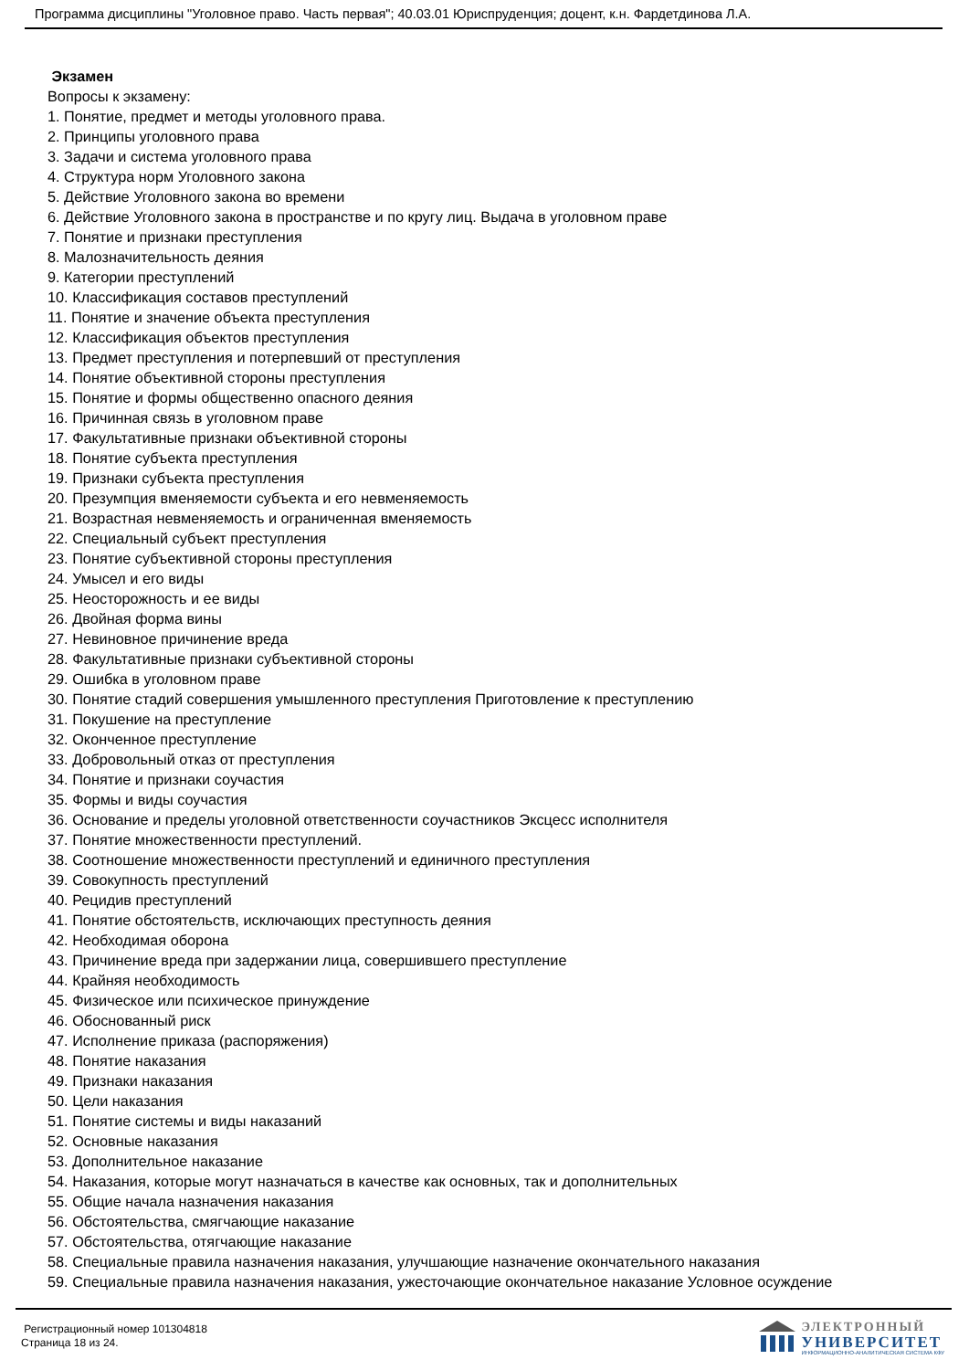Программа дисциплины "Уголовное право. Часть первая"; 40.03.01 Юриспруденция; доцент, к.н. Фардетдинова Л.А.
Экзамен
Вопросы к экзамену:
1. Понятие, предмет и методы уголовного права.
2. Принципы уголовного права
3. Задачи и система уголовного права
4. Структура норм Уголовного закона
5. Действие Уголовного закона во времени
6. Действие Уголовного закона в пространстве и по кругу лиц. Выдача в уголовном праве
7. Понятие и признаки преступления
8. Малозначительность деяния
9. Категории преступлений
10. Классификация составов преступлений
11. Понятие и значение объекта преступления
12. Классификация объектов преступления
13. Предмет преступления и потерпевший от преступления
14. Понятие объективной стороны преступления
15. Понятие и формы общественно опасного деяния
16. Причинная связь в уголовном праве
17. Факультативные признаки объективной стороны
18. Понятие субъекта преступления
19. Признаки субъекта преступления
20. Презумпция вменяемости субъекта и его невменяемость
21. Возрастная невменяемость и ограниченная вменяемость
22. Специальный субъект преступления
23. Понятие субъективной стороны преступления
24. Умысел и его виды
25. Неосторожность и ее виды
26. Двойная форма вины
27. Невиновное причинение вреда
28. Факультативные признаки субъективной стороны
29. Ошибка в уголовном праве
30. Понятие стадий совершения умышленного преступления Приготовление к преступлению
31. Покушение на преступление
32. Оконченное преступление
33. Добровольный отказ от преступления
34. Понятие и признаки соучастия
35. Формы и виды соучастия
36. Основание и пределы уголовной ответственности соучастников Эксцесс исполнителя
37. Понятие множественности преступлений.
38. Соотношение множественности преступлений и единичного преступления
39. Совокупность преступлений
40. Рецидив преступлений
41. Понятие обстоятельств, исключающих преступность деяния
42. Необходимая оборона
43. Причинение вреда при задержании лица, совершившего преступление
44. Крайняя необходимость
45. Физическое или психическое принуждение
46. Обоснованный риск
47. Исполнение приказа (распоряжения)
48. Понятие наказания
49. Признаки наказания
50. Цели наказания
51. Понятие системы и виды наказаний
52. Основные наказания
53. Дополнительное наказание
54. Наказания, которые могут назначаться в качестве как основных, так и дополнительных
55. Общие начала назначения наказания
56. Обстоятельства, смягчающие наказание
57. Обстоятельства, отягчающие наказание
58. Специальные правила назначения наказания, улучшающие назначение окончательного наказания
59. Специальные правила назначения наказания, ужесточающие окончательное наказание Условное осуждение
Регистрационный номер 101304818
Страница 18 из 24.
ЭЛЕКТРОННЫЙ
УНИВЕРСИТЕТ
ИНФОРМАЦИОННО-АНАЛИТИЧЕСКАЯ СИСТЕМА КФУ